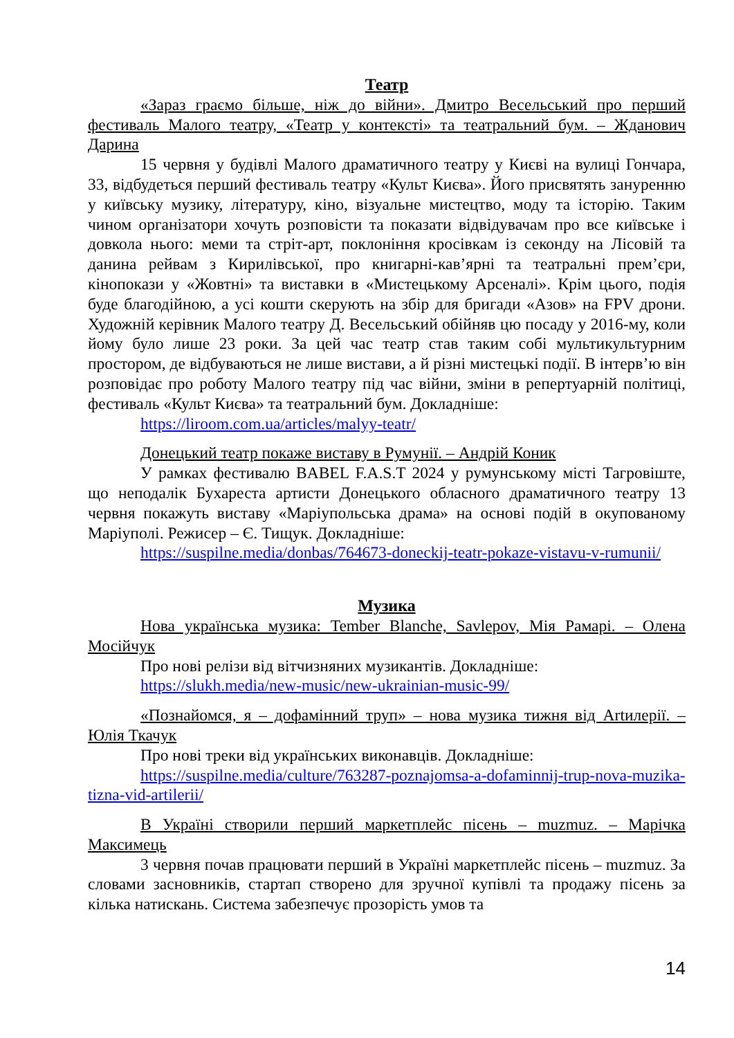Театр
«Зараз граємо більше, ніж до війни». Дмитро Весельський про перший фестиваль Малого театру, «Театр у контексті» та театральний бум. – Жданович Дарина
15 червня у будівлі Малого драматичного театру у Києві на вулиці Гончара, 33, відбудеться перший фестиваль театру «Культ Києва». Його присвятять зануренню у київську музику, літературу, кіно, візуальне мистецтво, моду та історію. Таким чином організатори хочуть розповісти та показати відвідувачам про все київське і довкола нього: меми та стріт-арт, поклоніння кросівкам із секонду на Лісовій та данина рейвам з Кирилівської, про книгарні-кав’ярні та театральні прем’єри, кінопокази у «Жовтні» та виставки в «Мистецькому Арсеналі». Крім цього, подія буде благодійною, а усі кошти скерують на збір для бригади «Азов» на FPV дрони. Художній керівник Малого театру Д. Весельський обійняв цю посаду у 2016-му, коли йому було лише 23 роки. За цей час театр став таким собі мультикультурним простором, де відбуваються не лише вистави, а й різні мистецькі події. В інтерв’ю він розповідає про роботу Малого театру під час війни, зміни в репертуарній політиці, фестиваль «Культ Києва» та театральний бум. Докладніше:
https://liroom.com.ua/articles/malyy-teatr/
Донецький театр покаже виставу в Румунії. – Андрій Коник
У рамках фестивалю BABEL F.A.S.T 2024 у румунському місті Тагровіште, що неподалік Бухареста артисти Донецького обласного драматичного театру 13 червня покажуть виставу «Маріупольська драма» на основі подій в окупованому Маріуполі. Режисер – Є. Тищук. Докладніше:
https://suspilne.media/donbas/764673-doneckij-teatr-pokaze-vistavu-v-rumunii/
Музика
Нова українська музика: Tember Blanche, Savlepov, Мія Рамарі. – Олена Мосійчук
Про нові релізи від вітчизняних музикантів. Докладніше:
https://slukh.media/new-music/new-ukrainian-music-99/
«Познайомся, я – дофамінний труп» – нова музика тижня від Artилерії. – Юлія Ткачук
Про нові треки від українських виконавців. Докладніше:
https://suspilne.media/culture/763287-poznajomsa-a-dofaminnij-trup-nova-muzika-tizna-vid-artilerii/
В Україні створили перший маркетплейс пісень – muzmuz. – Марічка Максимець
3 червня почав працювати перший в Україні маркетплейс пісень – muzmuz. За словами засновників, стартап створено для зручної купівлі та продажу пісень за кілька натискань. Система забезпечує прозорість умов та
14